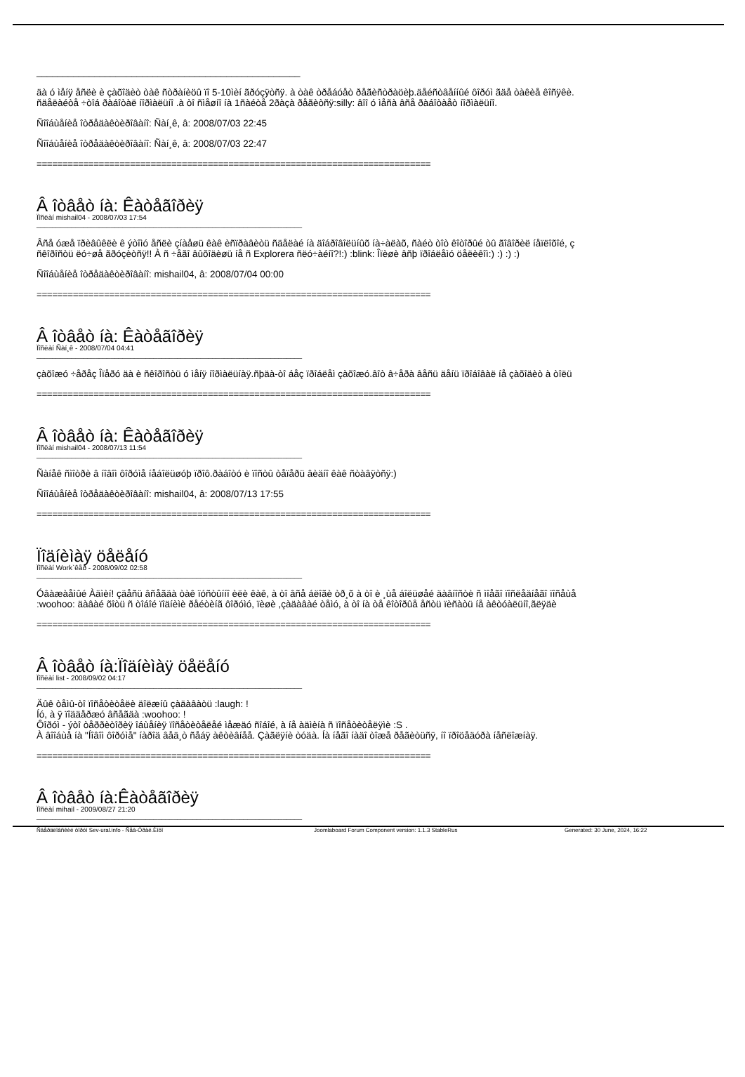__________________________________________________
äà ó ìåíÿ åñëè è çàõîäèò òàê ñòðàíèöû ïî 5-10ìèí ãðóçÿòñÿ. à òàê òðåáóåò ðåãèñòðàöèþ.äåéñòâåííûé ôîðóì ãäå òàêèå êîñÿêè.
ñäåëàéòå ÷òîá ðàáîòàë íîðìàëüíî .à òî ñìåøíî íà 1ñàéòå 2ðàçà ðåãèòñÿ:silly: âîî ó ìåñà âñå ðàáîòàåò íîðìàëüíî.
Ñîîáùåíèå îòðåäàêòèðîâàíî: Ñàí¸ê, â: 2008/07/03 22:45
Ñîîáùåíèå îòðåäàêòèðîâàíî: Ñàí¸ê, â: 2008/07/03 22:47
============================================================================
Â îòâåò íà: Êàòåãîðèÿ
Ïîñëàí mishail04 - 2008/07/03 17:54
____________________________________________________________________
Âñå óæå ïðèâûêëè ê ýòîìó åñëè çíàåøü êàê èñïðàâèòü ñäåëàé íà äîáðîâîëüíûõ íà÷àëàõ, ñàéò òîò êîòîðûé òû ãîâîðèë íåïëîõîé, ç
ñêîðîñòü ëó÷øå ãðóçèòñÿ!! À ñ ÷åãî âûõîäèøü íå ñ Explorera ñëó÷àéíî?!:) :blink: Îïèøè âñþ ïðîáëåìó öåëèêîì:) :) :) :)
Ñîîáùåíèå îòðåäàêòèðîâàíî: mishail04, â: 2008/07/04 00:00
============================================================================
Â îòâåò íà: Êàòåãîðèÿ
Ïîñëàí Ñàí¸ê - 2008/07/04 04:41
____________________________________________________________________
çàõîæó ÷åðåç Îïåðó äà è ñêîðîñòü ó ìåíÿ íîðìàëüíàÿ.ñþäà-òî áåç ïðîáëåì çàõîæó.âîò â÷åðà âåñü äåíü ïðîáîâàë íå çàõîäèò à òîëü
============================================================================
Â îòâåò íà: Êàòåãîðèÿ
Ïîñëàí mishail04 - 2008/07/13 11:54
____________________________________________________________________
Ñàíåê ñìîòðè â íîâîì ôîðóìå íåáîëüøóþ ïðîô.ðàáîòó è ïîñòû òåïåðü âèäíî êàê ñòàâÿòñÿ:)
Ñîîáùåíèå îòðåäàêòèðîâàíî: mishail04, â: 2008/07/13 17:55
============================================================================
Ïîäíèìàÿ öåëåíó
Ïîñëàí Work`êåð - 2008/09/02 02:58
____________________________________________________________________
Óâàæàåìûé Àäìèí! çäåñü âñåãäà òàê ïóñòûííî èëè êàê, à òî âñå áëîãè òð¸õ à òî è ¸ùå áîëüøåé äàâíîñòè ñ ìîåãî ïîñëåäíåãî ïîñåùå
:woohoo: äàâàé õîòü ñ òîáîé ïîäíèìè ðåéòèíã ôîðóìó, ïèøè ,çàäàâàé òåìó, à òî íà òå êîòîðûå åñòü ïèñàòü íå àêòóàëüíî,ãëÿäè
============================================================================
Â îòâåò íà:Ïîäíèìàÿ öåëåíó
Ïîñëàí list - 2008/09/02 04:17
____________________________________________________________________
Äûê òåìû-òî ïîñåòèòåëè äîëæíû çàäàâàòü :laugh: !
Íó, à ÿ ïîääåðæó âñåãäà :woohoo: !
Ôîðóì - ýòî òåððèòîðèÿ îáùåíèÿ ïîñåòèòåëåé ìåæäó ñîáîé, à íå àäìèíà ñ ïîñåòèòåëÿìè :S .
À âîîáùå íà "Íîâîì ôîðóìå" íàðîä âåä¸ò ñåáÿ àêòèâíåå. Çàãëÿíè òóäà. Íà íåãî íàäî òîæå ðåãèòüñÿ, íî ïðîöåäóðà íåñëîæíàÿ.
============================================================================
Â îòâåò íà:Êàòåãîðèÿ
Ïîñëàí mihail - 2009/08/27 21:20
____________________________________________________________________
Ñâåðäëîâñêèé ôîðóì Sev-ural.info - Ñåâ-Óðàë.Èíôî Joomlaboard Forum Component version: 1.1.3 StableRus Generated: 30 June, 2024, 16:22